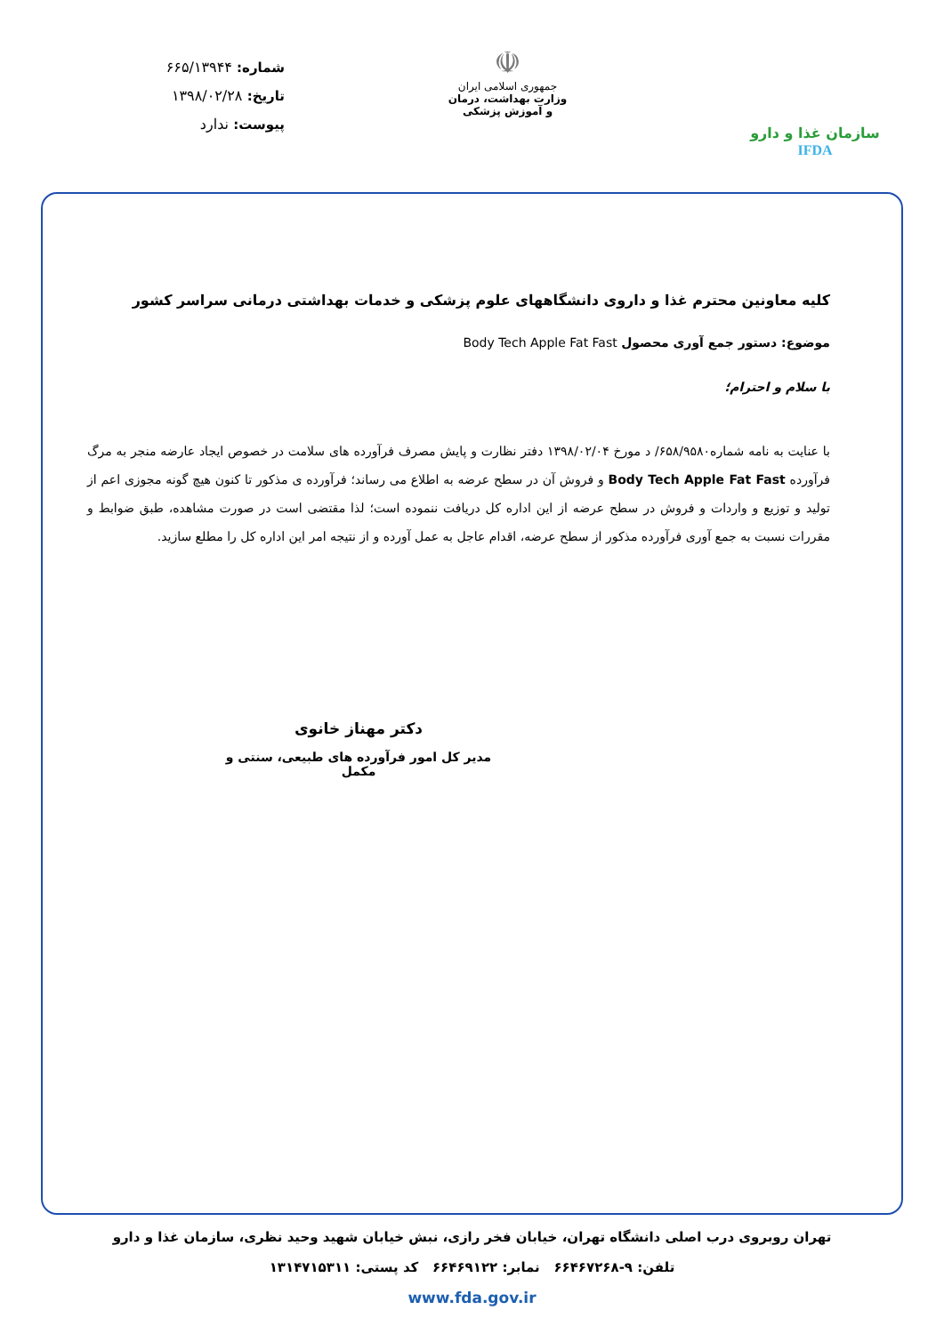سازمان غذا و دارو IFDA
☫
جمهوری اسلامی ایران
وزارت بهداشت، درمان
و آموزش پزشکی
شماره: ۶۶۵/۱۳۹۴۴
تاریخ: ۱۳۹۸/۰۲/۲۸
پیوست: ندارد
کلیه معاونین محترم غذا و داروی دانشگاههای علوم پزشکی و خدمات بهداشتی درمانی سراسر کشور
موضوع: دستور جمع آوری محصول Body Tech Apple Fat Fast
با سلام و احترام؛
با عنایت به نامه شماره۶۵۸/۹۵۸۰/ د مورخ ۱۳۹۸/۰۲/۰۴ دفتر نظارت و پایش مصرف فرآورده های سلامت در خصوص ایجاد عارضه منجر به مرگ فرآورده Body Tech Apple Fat Fast و فروش آن در سطح عرضه به اطلاع می رساند؛ فرآورده ی مذکور تا کنون هیچ گونه مجوزی اعم از تولید و توزیع و واردات و فروش در سطح عرضه از این اداره کل دریافت ننموده است؛ لذا مقتضی است در صورت مشاهده، طبق ضوابط و مقررات نسبت به جمع آوری فرآورده مذکور از سطح عرضه، اقدام عاجل به عمل آورده و از نتیجه امر این اداره کل را مطلع سازید.
دکتر مهناز خانوی
مدیر کل امور فرآورده های طبیعی، سنتی و مکمل
تهران روبروی درب اصلی دانشگاه تهران، خیابان فخر رازی، نبش خیابان شهید وحید نظری، سازمان غذا و دارو
تلفن: ۹-۶۶۴۶۷۲۶۸ نمابر: ۶۶۴۶۹۱۲۲ کد پستی: ۱۳۱۴۷۱۵۳۱۱
www.fda.gov.ir